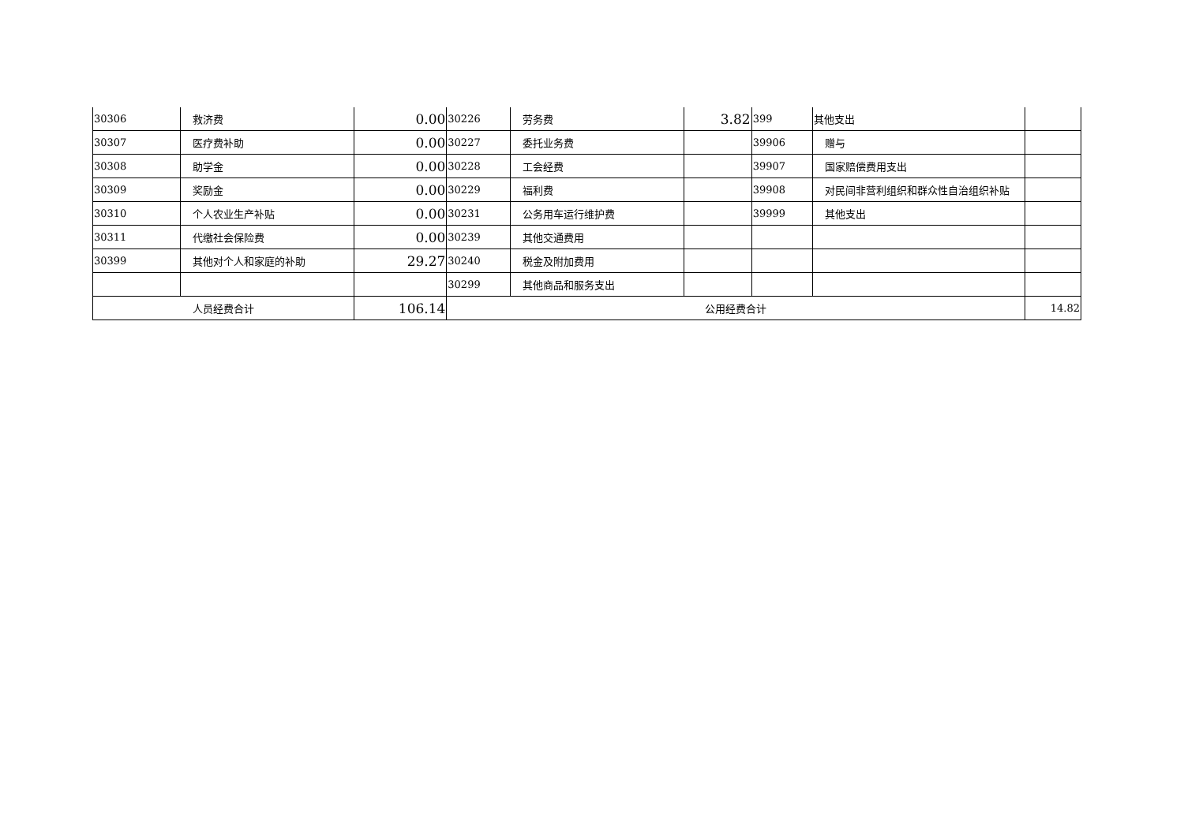| 30306 | 救济费 | 0.00 | 30226 | 劳务费 | 3.82 | 399 | 其他支出 | |
| 30307 | 医疗费补助 | 0.00 | 30227 | 委托业务费 | | 39906 | 赠与 | |
| 30308 | 助学金 | 0.00 | 30228 | 工会经费 | | 39907 | 国家赔偿费用支出 | |
| 30309 | 奖励金 | 0.00 | 30229 | 福利费 | | 39908 | 对民间非营利组织和群众性自治组织补贴 | |
| 30310 | 个人农业生产补贴 | 0.00 | 30231 | 公务用车运行维护费 | | 39999 | 其他支出 | |
| 30311 | 代缴社会保险费 | 0.00 | 30239 | 其他交通费用 | | | | |
| 30399 | 其他对个人和家庭的补助 | 29.27 | 30240 | 税金及附加费用 | | | | |
| | | | 30299 | 其他商品和服务支出 | | | | |
| 人员经费合计 | | 106.14 | 公用经费合计 | | | | | 14.82 |